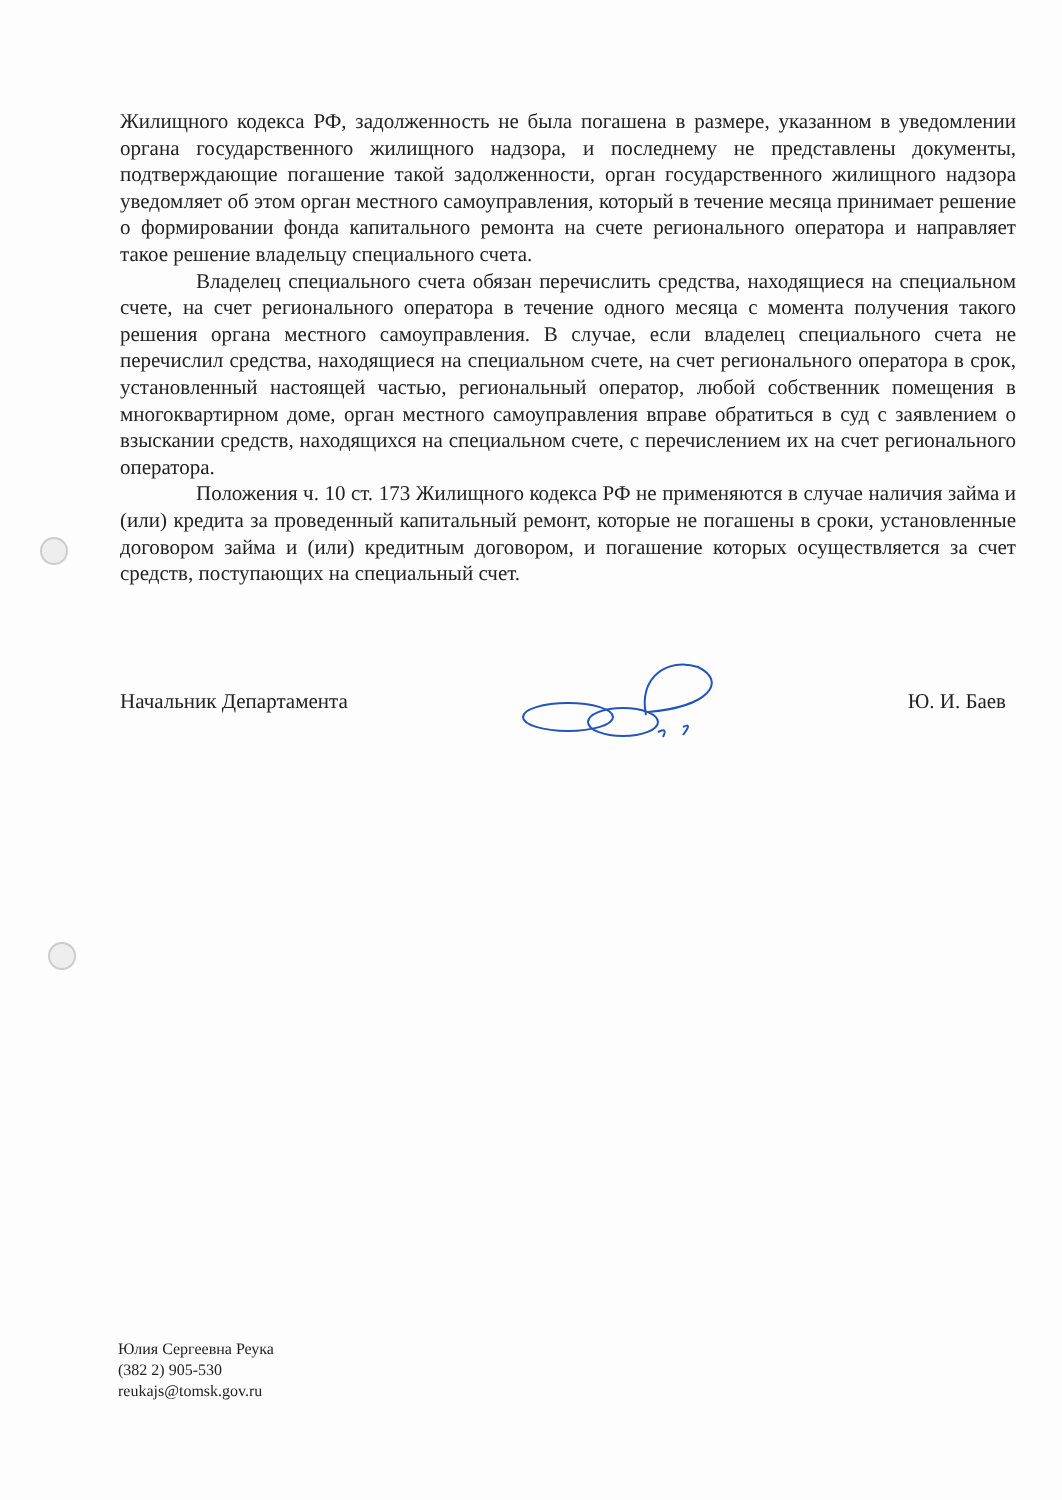Жилищного кодекса РФ, задолженность не была погашена в размере, указанном в уведомлении органа государственного жилищного надзора, и последнему не представлены документы, подтверждающие погашение такой задолженности, орган государственного жилищного надзора уведомляет об этом орган местного самоуправления, который в течение месяца принимает решение о формировании фонда капитального ремонта на счете регионального оператора и направляет такое решение владельцу специального счета.
Владелец специального счета обязан перечислить средства, находящиеся на специальном счете, на счет регионального оператора в течение одного месяца с момента получения такого решения органа местного самоуправления. В случае, если владелец специального счета не перечислил средства, находящиеся на специальном счете, на счет регионального оператора в срок, установленный настоящей частью, региональный оператор, любой собственник помещения в многоквартирном доме, орган местного самоуправления вправе обратиться в суд с заявлением о взыскании средств, находящихся на специальном счете, с перечислением их на счет регионального оператора.
Положения ч. 10 ст. 173 Жилищного кодекса РФ не применяются в случае наличия займа и (или) кредита за проведенный капитальный ремонт, которые не погашены в сроки, установленные договором займа и (или) кредитным договором, и погашение которых осуществляется за счет средств, поступающих на специальный счет.
Начальник Департамента Ю. И. Баев
Юлия Сергеевна Реука
(382 2) 905-530
reukajs@tomsk.gov.ru